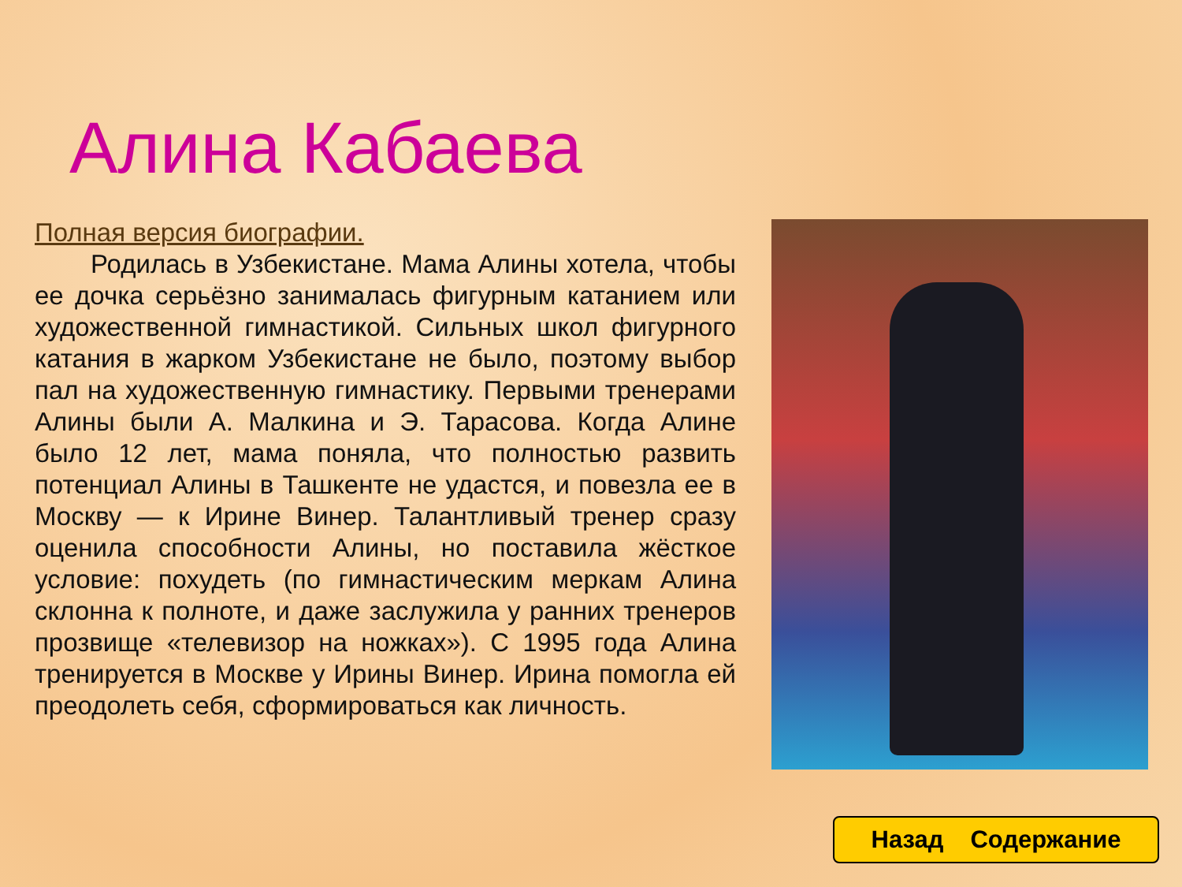Алина Кабаева
Полная версия биографии.
Родилась в Узбекистане. Мама Алины хотела, чтобы ее дочка серьёзно занималась фигурным катанием или художественной гимнастикой. Сильных школ фигурного катания в жарком Узбекистане не было, поэтому выбор пал на художественную гимнастику. Первыми тренерами Алины были А. Малкина и Э. Тарасова. Когда Алине было 12 лет, мама поняла, что полностью развить потенциал Алины в Ташкенте не удастся, и повезла ее в Москву — к Ирине Винер. Талантливый тренер сразу оценила способности Алины, но поставила жёсткое условие: похудеть (по гимнастическим меркам Алина склонна к полноте, и даже заслужила у ранних тренеров прозвище «телевизор на ножках»). С 1995 года Алина тренируется в Москве у Ирины Винер. Ирина помогла ей преодолеть себя, сформироваться как личность.
Назад Содержание